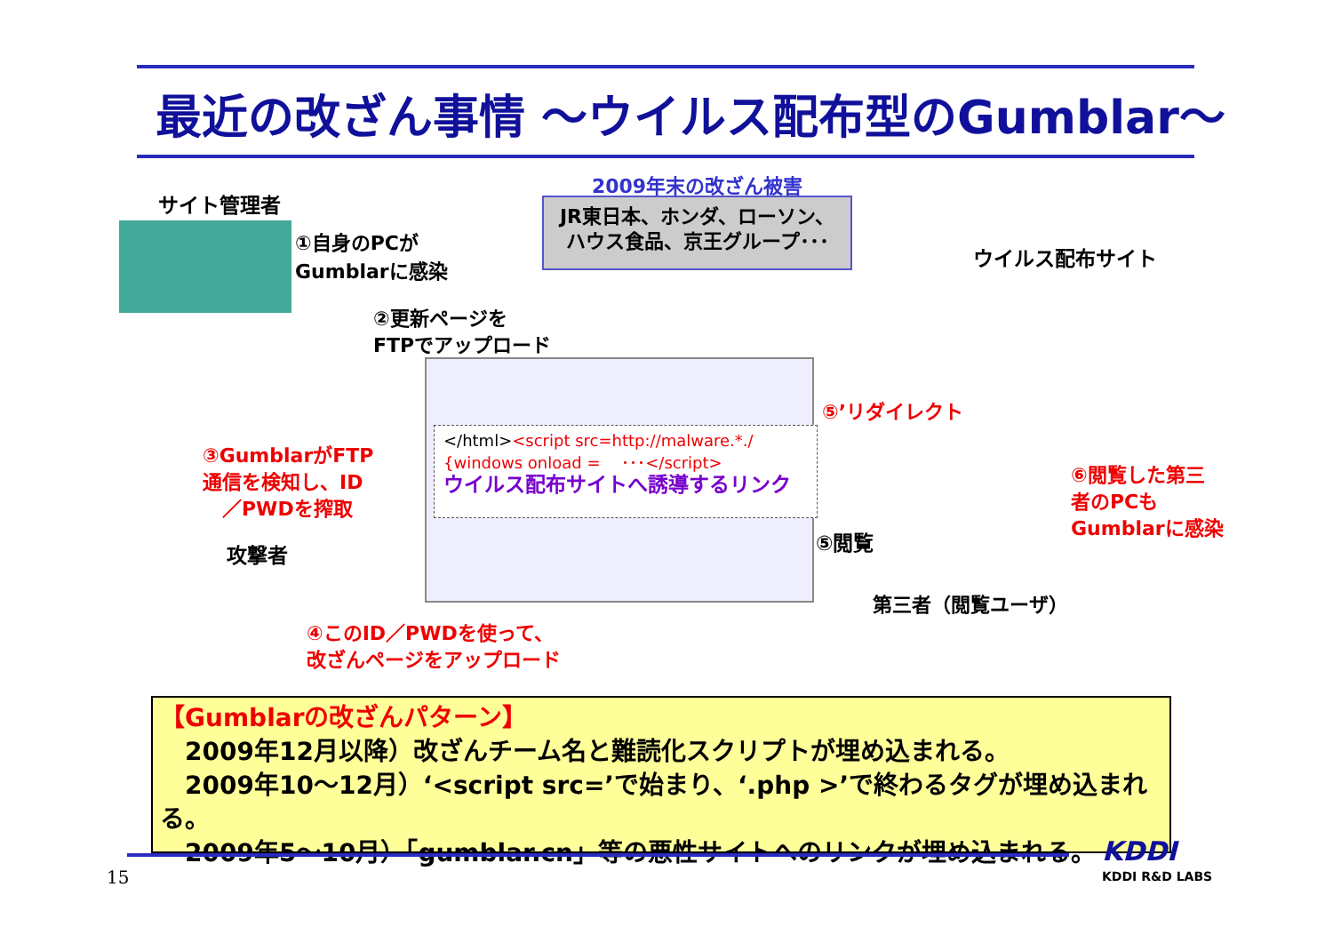最近の改ざん事情 ～ウイルス配布型のGumblar～
サイト管理者
①自身のPCが
Gumblarに感染
2009年末の改ざん被害
JR東日本、ホンダ、ローソン、
ハウス食品、京王グループ･･･
ウイルス配布サイト
②更新ページを
FTPでアップロード
</html><script src=http://malware.*./
{windows onload = 　･･･</script>
ウイルス配布サイトへ誘導するリンク
⑤’リダイレクト
③GumblarがFTP
通信を検知し、ID
　／PWDを搾取
⑥閲覧した第三
者のPCも
Gumblarに感染
⑤閲覧
攻撃者
第三者（閲覧ユーザ）
④このID／PWDを使って、
改ざんページをアップロード
【Gumblarの改ざんパターン】
　2009年12月以降）改ざんチーム名と難読化スクリプトが埋め込まれる。
　2009年10～12月）‘<script src=’で始まり、‘.php >’で終わるタグが埋め込まれる。
　2009年5～10月）「gumblar.cn」等の悪性サイトへのリンクが埋め込まれる。
15
KDDI
KDDI R&D LABS